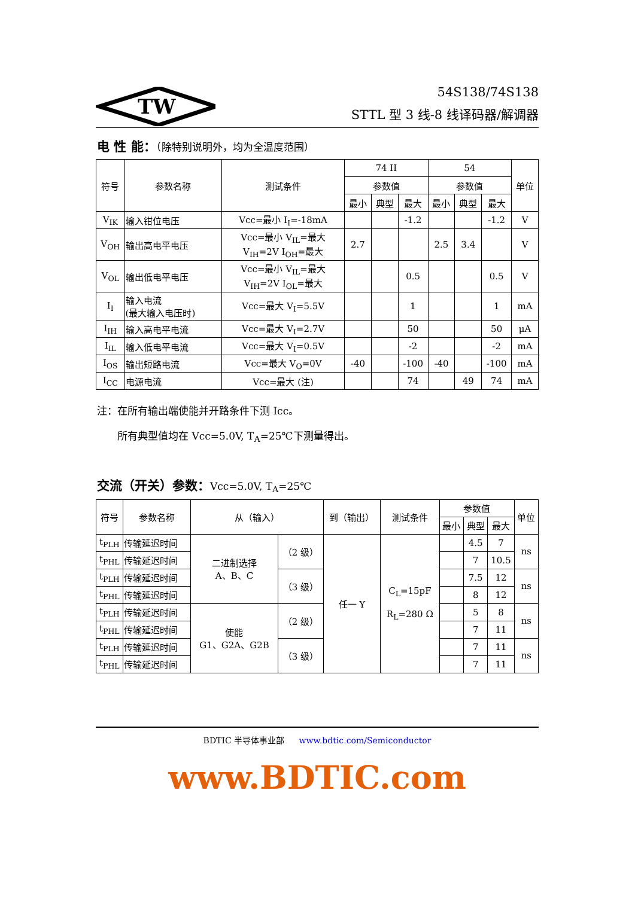TW
54S138/74S138
STTL 型 3 线-8 线译码器/解调器
电 性 能：（除特别说明外，均为全温度范围）
| 符号 | 参数名称 | 测试条件 | 74 II | | | 54 | | | 单位 |
| --- | --- | --- | --- | --- | --- | --- | --- | --- | --- |
| | | | 参数值 | | | 参数值 | | | |
| | | | 最小 | 典型 | 最大 | 最小 | 典型 | 最大 | |
| V<sub>IK</sub> | 输入钳位电压 | Vcc=最小 I<sub>I</sub>=-18mA | | | -1.2 | | | -1.2 | V |
| V<sub>OH</sub> | 输出高电平电压 | Vcc=最小 V<sub>IL</sub>=最大 V<sub>IH</sub>=2V I<sub>OH</sub>=最大 | 2.7 | | | 2.5 | 3.4 | | V |
| V<sub>OL</sub> | 输出低电平电压 | Vcc=最小 V<sub>IL</sub>=最大 V<sub>IH</sub>=2V I<sub>OL</sub>=最大 | | | 0.5 | | | 0.5 | V |
| I<sub>I</sub> | 输入电流 (最大输入电压时) | Vcc=最大 V<sub>I</sub>=5.5V | | | 1 | | | 1 | mA |
| I<sub>IH</sub> | 输入高电平电流 | Vcc=最大 V<sub>I</sub>=2.7V | | | 50 | | | 50 | μA |
| I<sub>IL</sub> | 输入低电平电流 | Vcc=最大 V<sub>I</sub>=0.5V | | | -2 | | | -2 | mA |
| I<sub>OS</sub> | 输出短路电流 | Vcc=最大 V<sub>O</sub>=0V | -40 | | -100 | -40 | | -100 | mA |
| I<sub>CC</sub> | 电源电流 | Vcc=最大 (注) | | | 74 | | 49 | 74 | mA |
注：在所有输出端使能并开路条件下测 Icc。
  所有典型值均在 Vcc=5.0V, T<sub>A</sub>=25℃下测量得出。
交流（开关）参数：Vcc=5.0V, T<sub>A</sub>=25℃
| 符号 | 参数名称 | 从（输入） | | 到（输出） | 测试条件 | 参数值 | | | 单位 |
| --- | --- | --- | --- | --- | --- | --- | --- | --- | --- |
| | | | | | | 最小 | 典型 | 最大 | |
| t<sub>PLH</sub> | 传输延迟时间 | 二进制选择 A、B、C | （2 级） | 任一 Y | C<sub>L</sub>=15pF R<sub>L</sub>=280 Ω | | 4.5 | 7 | ns |
| t<sub>PHL</sub> | 传输延迟时间 | | | | | | 7 | 10.5 | |
| t<sub>PLH</sub> | 传输延迟时间 | | （3 级） | | | | 7.5 | 12 | ns |
| t<sub>PHL</sub> | 传输延迟时间 | | | | | | 8 | 12 | |
| t<sub>PLH</sub> | 传输延迟时间 | 使能 G1、G2A、G2B | （2 级） | | | | 5 | 8 | ns |
| t<sub>PHL</sub> | 传输延迟时间 | | | | | | 7 | 11 | |
| t<sub>PLH</sub> | 传输延迟时间 | | （3 级） | | | | 7 | 11 | ns |
| t<sub>PHL</sub> | 传输延迟时间 | | | | | | 7 | 11 | |
BDTIC 半导体事业部 www.bdtic.com/Semiconductor
www.BDTIC.com